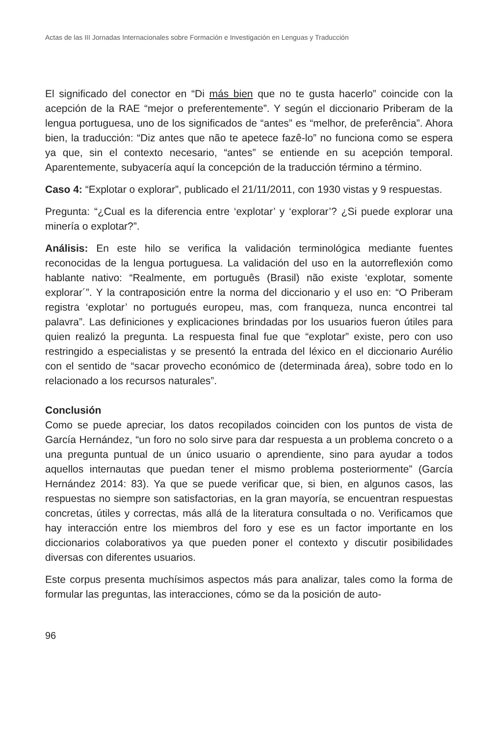Actas de las III Jornadas Internacionales sobre Formación e Investigación en Lenguas y Traducción
El significado del conector en “Di más bien que no te gusta hacerlo” coincide con la acepción de la RAE “mejor o preferentemente”. Y según el diccionario Priberam de la lengua portuguesa, uno de los significados de “antes” es “melhor, de preferência”. Ahora bien, la traducción: “Diz antes que não te apetece fazê-lo” no funciona como se espera ya que, sin el contexto necesario, “antes” se entiende en su acepción temporal. Aparentemente, subyacería aquí la concepción de la traducción término a término.
Caso 4: “Explotar o explorar”, publicado el 21/11/2011, con 1930 vistas y 9 respuestas.
Pregunta: “¿Cual es la diferencia entre ‘explotar’ y ‘explorar’? ¿Si puede explorar una minería o explotar?”.
Análisis: En este hilo se verifica la validación terminológica mediante fuentes reconocidas de la lengua portuguesa. La validación del uso en la autorreflexión como hablante nativo: “Realmente, em português (Brasil) não existe ‘explotar, somente explorar´”. Y la contraposición entre la norma del diccionario y el uso en: “O Priberam registra ‘explotar’ no portugués europeu, mas, com franqueza, nunca encontrei tal palavra”. Las definiciones y explicaciones brindadas por los usuarios fueron útiles para quien realizó la pregunta. La respuesta final fue que “explotar” existe, pero con uso restringido a especialistas y se presentó la entrada del léxico en el diccionario Aurélio con el sentido de “sacar provecho económico de (determinada área), sobre todo en lo relacionado a los recursos naturales”.
Conclusión
Como se puede apreciar, los datos recopilados coinciden con los puntos de vista de García Hernández, “un foro no solo sirve para dar respuesta a un problema concreto o a una pregunta puntual de un único usuario o aprendiente, sino para ayudar a todos aquellos internautas que puedan tener el mismo problema posteriormente” (García Hernández 2014: 83). Ya que se puede verificar que, si bien, en algunos casos, las respuestas no siempre son satisfactorias, en la gran mayoría, se encuentran respuestas concretas, útiles y correctas, más allá de la literatura consultada o no. Verificamos que hay interacción entre los miembros del foro y ese es un factor importante en los diccionarios colaborativos ya que pueden poner el contexto y discutir posibilidades diversas con diferentes usuarios.
Este corpus presenta muchísimos aspectos más para analizar, tales como la forma de formular las preguntas, las interacciones, cómo se da la posición de auto-
96